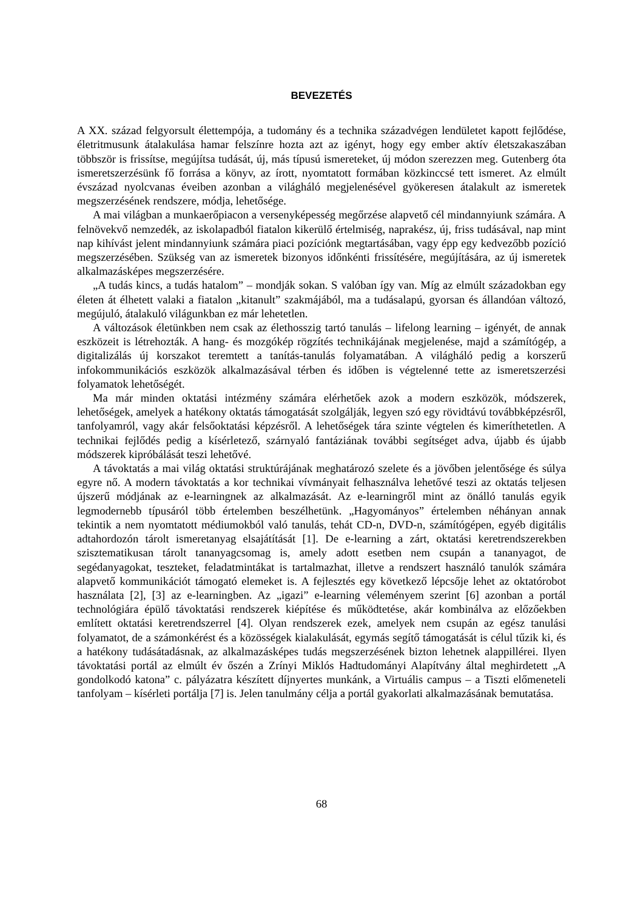BEVEZETÉS
A XX. század felgyorsult élettempója, a tudomány és a technika századvégen lendületet kapott fejlődése, életritmusunk átalakulása hamar felszínre hozta azt az igényt, hogy egy ember aktív életszakaszában többször is frissítse, megújítsa tudását, új, más típusú ismereteket, új módon szerezzen meg. Gutenberg óta ismeretszerzésünk fő forrása a könyv, az írott, nyomtatott formában közkinccsé tett ismeret. Az elmúlt évszázad nyolcvanas éveiben azonban a világháló megjelenésével gyökeresen átalakult az ismeretek megszerzésének rendszere, módja, lehetősége.
A mai világban a munkaerőpiacon a versenyképesség megőrzése alapvető cél mindannyiunk számára. A felnövekvő nemzedék, az iskolapadból fiatalon kikerülő értelmiség, naprakész, új, friss tudásával, nap mint nap kihívást jelent mindannyiunk számára piaci pozíciónk megtartásában, vagy épp egy kedvezőbb pozíció megszerzésében. Szükség van az ismeretek bizonyos időnkénti frissítésére, megújítására, az új ismeretek alkalmazásképes megszerzésére.
„A tudás kincs, a tudás hatalom” – mondják sokan. S valóban így van. Míg az elmúlt századokban egy életen át élhetett valaki a fiatalon „kitanult” szakmájából, ma a tudásalapú, gyorsan és állandóan változó, megújuló, átalakuló világunkban ez már lehetetlen.
A változások életünkben nem csak az élethosszig tartó tanulás – lifelong learning – igényét, de annak eszközeit is létrehozták. A hang- és mozgókép rögzítés technikájának megjelenése, majd a számítógép, a digitalizálás új korszakot teremtett a tanítás-tanulás folyamatában. A világháló pedig a korszerű infokommunikációs eszközök alkalmazásával térben és időben is végtelenné tette az ismeretszerzési folyamatok lehetőségét.
Ma már minden oktatási intézmény számára elérhetőek azok a modern eszközök, módszerek, lehetőségek, amelyek a hatékony oktatás támogatását szolgálják, legyen szó egy rövidtávú továbbképzésről, tanfolyamról, vagy akár felsőoktatási képzésről. A lehetőségek tára szinte végtelen és kimeríthetetlen. A technikai fejlődés pedig a kísérletező, szárnyaló fantáziának további segítséget adva, újabb és újabb módszerek kipróbálását teszi lehetővé.
A távoktatás a mai világ oktatási struktúrájának meghatározó szelete és a jövőben jelentősége és súlya egyre nő. A modern távoktatás a kor technikai vívmányait felhasználva lehetővé teszi az oktatás teljesen újszerű módjának az e-learningnek az alkalmazását. Az e-learningről mint az önálló tanulás egyik legmodernebb típusáról több értelemben beszélhetünk. „Hagyományos” értelemben néhányan annak tekintik a nem nyomtatott médiumokból való tanulás, tehát CD-n, DVD-n, számítógépen, egyéb digitális adtahordozón tárolt ismeretanyag elsajátítását [1]. De e-learning a zárt, oktatási keretrendszerekben szisztematikusan tárolt tananyagcsomag is, amely adott esetben nem csupán a tananyagot, de segédanyagokat, teszteket, feladatmintákat is tartalmazhat, illetve a rendszert használó tanulók számára alapvető kommunikációt támogató elemeket is. A fejlesztés egy következő lépcsője lehet az oktatórobot használata [2], [3] az e-learningben. Az „igazi” e-learning véleményem szerint [6] azonban a portál technológiára épülő távoktatási rendszerek kiépítése és működtetése, akár kombinálva az előzőekben említett oktatási keretrendszerrel [4]. Olyan rendszerek ezek, amelyek nem csupán az egész tanulási folyamatot, de a számonkérést és a közösségek kialakulását, egymás segítő támogatását is célul tűzik ki, és a hatékony tudásátadásnak, az alkalmazásképes tudás megszerzésének bizton lehetnek alappillérei. Ilyen távoktatási portál az elmúlt év őszén a Zrínyi Miklós Hadtudományi Alapítvány által meghirdetett „A gondolkodó katona” c. pályázatra készített díjnyertes munkánk, a Virtuális campus – a Tiszti előmeneteli tanfolyam – kísérleti portálja [7] is. Jelen tanulmány célja a portál gyakorlati alkalmazásának bemutatása.
68